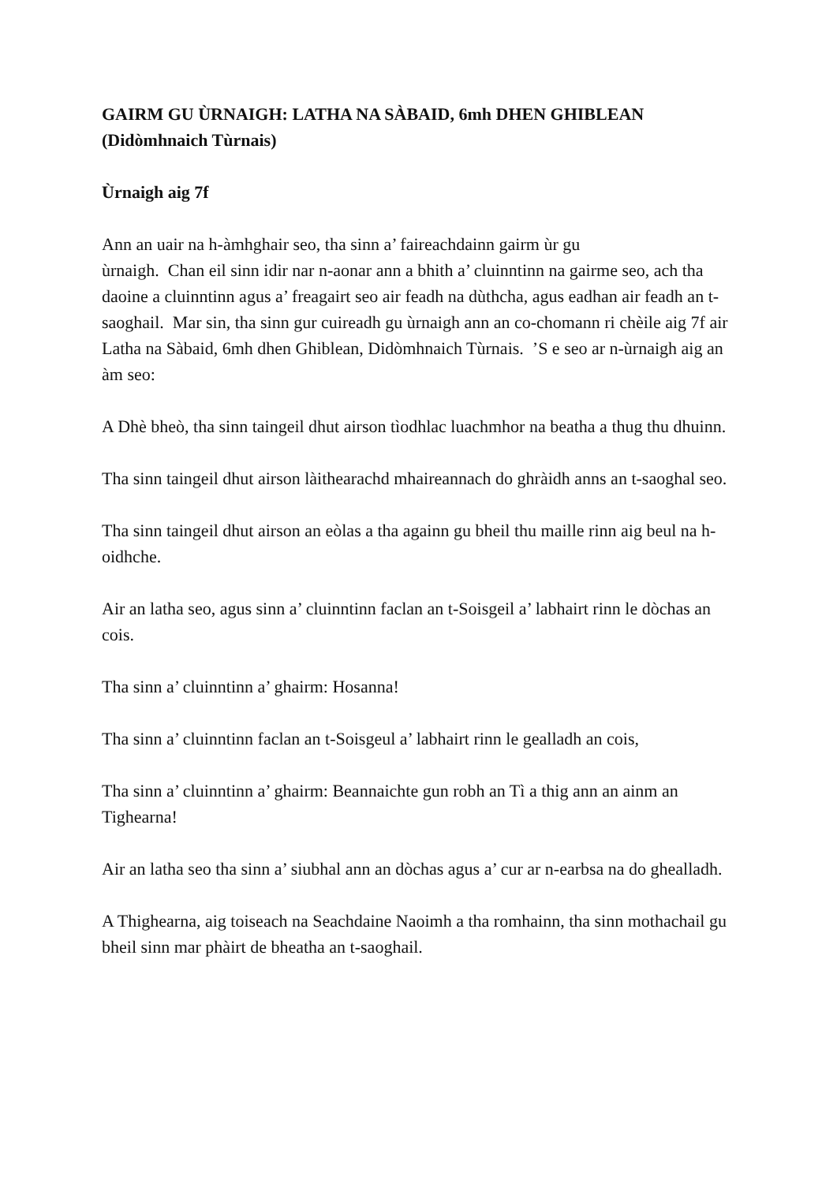GAIRM GU ÙRNAIGH: LATHA NA SÀBAID, 6mh DHEN GHIBLEAN (Didòmhnaich Tùrnais)
Ùrnaigh aig 7f
Ann an uair na h-àmhghair seo, tha sinn a’ faireachdainn gairm ùr gu
ùrnaigh. Chan eil sinn idir nar n-aonar ann a bhith a’ cluinntinn na gairme seo, ach tha daoine a cluinntinn agus a’ freagairt seo air feadh na dùthcha, agus eadhan air feadh an t-saoghail. Mar sin, tha sinn gur cuireadh gu ùrnaigh ann an co-chomann ri chèile aig 7f air Latha na Sàbaid, 6mh dhen Ghiblean, Didòmhnaich Tùrnais. ’S e seo ar n-ùrnaigh aig an àm seo:
A Dhè bheò, tha sinn taingeil dhut airson tìodhlac luachmhor na beatha a thug thu dhuinn.
Tha sinn taingeil dhut airson làithearachd mhaireannach do ghràidh anns an t-saoghal seo.
Tha sinn taingeil dhut airson an eòlas a tha againn gu bheil thu maille rinn aig beul na h-oidhche.
Air an latha seo, agus sinn a’ cluinntinn faclan an t-Soisgeil a’ labhairt rinn le dòchas an cois.
Tha sinn a’ cluinntinn a’ ghairm: Hosanna!
Tha sinn a’ cluinntinn faclan an t-Soisgeul a’ labhairt rinn le gealladh an cois,
Tha sinn a’ cluinntinn a’ ghairm: Beannaichte gun robh an Tì a thig ann an ainm an Tighearna!
Air an latha seo tha sinn a’ siubhal ann an dòchas agus a’ cur ar n-earbsa na do ghealladh.
A Thighearna, aig toiseach na Seachdaine Naoimh a tha romhainn, tha sinn mothachail gu bheil sinn mar phàirt de bheatha an t-saoghail.